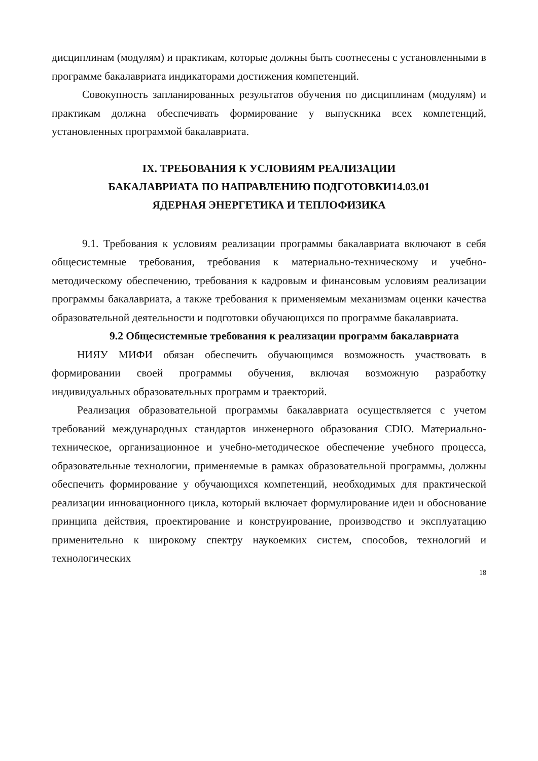дисциплинам (модулям) и практикам, которые должны быть соотнесены с установленными в программе бакалавриата индикаторами достижения компетенций.
Совокупность запланированных результатов обучения по дисциплинам (модулям) и практикам должна обеспечивать формирование у выпускника всех компетенций, установленных программой бакалавриата.
IX. ТРЕБОВАНИЯ К УСЛОВИЯМ РЕАЛИЗАЦИИ
БАКАЛАВРИАТА ПО НАПРАВЛЕНИЮ ПОДГОТОВКИ14.03.01
ЯДЕРНАЯ ЭНЕРГЕТИКА И ТЕПЛОФИЗИКА
9.1. Требования к условиям реализации программы бакалавриата включают в себя общесистемные требования, требования к материально-техническому и учебно-методическому обеспечению, требования к кадровым и финансовым условиям реализации программы бакалавриата, а также требования к применяемым механизмам оценки качества образовательной деятельности и подготовки обучающихся по программе бакалавриата.
9.2 Общесистемные требования к реализации программ бакалавриата
НИЯУ МИФИ обязан обеспечить обучающимся возможность участвовать в формировании своей программы обучения, включая возможную разработку индивидуальных образовательных программ и траекторий.
Реализация образовательной программы бакалавриата осуществляется с учетом требований международных стандартов инженерного образования CDIO. Материально-техническое, организационное и учебно-методическое обеспечение учебного процесса, образовательные технологии, применяемые в рамках образовательной программы, должны обеспечить формирование у обучающихся компетенций, необходимых для практической реализации инновационного цикла, который включает формулирование идеи и обоснование принципа действия, проектирование и конструирование, производство и эксплуатацию применительно к широкому спектру наукоемких систем, способов, технологий и технологических
18